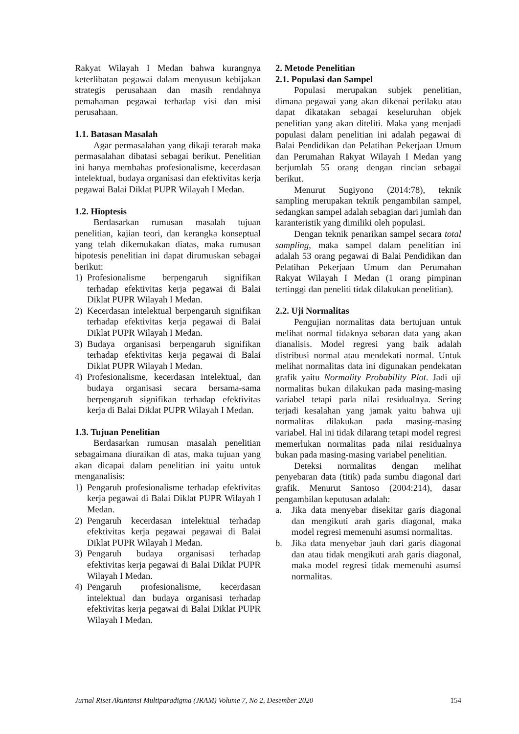Rakyat Wilayah I Medan bahwa kurangnya keterlibatan pegawai dalam menyusun kebijakan strategis perusahaan dan masih rendahnya pemahaman pegawai terhadap visi dan misi perusahaan.
1.1. Batasan Masalah
Agar permasalahan yang dikaji terarah maka permasalahan dibatasi sebagai berikut. Penelitian ini hanya membahas profesionalisme, kecerdasan intelektual, budaya organisasi dan efektivitas kerja pegawai Balai Diklat PUPR Wilayah I Medan.
1.2. Hioptesis
Berdasarkan rumusan masalah tujuan penelitian, kajian teori, dan kerangka konseptual yang telah dikemukakan diatas, maka rumusan hipotesis penelitian ini dapat dirumuskan sebagai berikut:
1) Profesionalisme berpengaruh signifikan terhadap efektivitas kerja pegawai di Balai Diklat PUPR Wilayah I Medan.
2) Kecerdasan intelektual berpengaruh signifikan terhadap efektivitas kerja pegawai di Balai Diklat PUPR Wilayah I Medan.
3) Budaya organisasi berpengaruh signifikan terhadap efektivitas kerja pegawai di Balai Diklat PUPR Wilayah I Medan.
4) Profesionalisme, kecerdasan intelektual, dan budaya organisasi secara bersama-sama berpengaruh signifikan terhadap efektivitas kerja di Balai Diklat PUPR Wilayah I Medan.
1.3. Tujuan Penelitian
Berdasarkan rumusan masalah penelitian sebagaimana diuraikan di atas, maka tujuan yang akan dicapai dalam penelitian ini yaitu untuk menganalisis:
1) Pengaruh profesionalisme terhadap efektivitas kerja pegawai di Balai Diklat PUPR Wilayah I Medan.
2) Pengaruh kecerdasan intelektual terhadap efektivitas kerja pegawai pegawai di Balai Diklat PUPR Wilayah I Medan.
3) Pengaruh budaya organisasi terhadap efektivitas kerja pegawai di Balai Diklat PUPR Wilayah I Medan.
4) Pengaruh profesionalisme, kecerdasan intelektual dan budaya organisasi terhadap efektivitas kerja pegawai di Balai Diklat PUPR Wilayah I Medan.
2. Metode Penelitian
2.1. Populasi dan Sampel
Populasi merupakan subjek penelitian, dimana pegawai yang akan dikenai perilaku atau dapat dikatakan sebagai keseluruhan objek penelitian yang akan diteliti. Maka yang menjadi populasi dalam penelitian ini adalah pegawai di Balai Pendidikan dan Pelatihan Pekerjaan Umum dan Perumahan Rakyat Wilayah I Medan yang berjumlah 55 orang dengan rincian sebagai berikut.
Menurut Sugiyono (2014:78), teknik sampling merupakan teknik pengambilan sampel, sedangkan sampel adalah sebagian dari jumlah dan karanteristik yang dimiliki oleh populasi.
Dengan teknik penarikan sampel secara total sampling, maka sampel dalam penelitian ini adalah 53 orang pegawai di Balai Pendidikan dan Pelatihan Pekerjaan Umum dan Perumahan Rakyat Wilayah I Medan (1 orang pimpinan tertinggi dan peneliti tidak dilakukan penelitian).
2.2. Uji Normalitas
Pengujian normalitas data bertujuan untuk melihat normal tidaknya sebaran data yang akan dianalisis. Model regresi yang baik adalah distribusi normal atau mendekati normal. Untuk melihat normalitas data ini digunakan pendekatan grafik yaitu Normality Probability Plot. Jadi uji normalitas bukan dilakukan pada masing-masing variabel tetapi pada nilai residualnya. Sering terjadi kesalahan yang jamak yaitu bahwa uji normalitas dilakukan pada masing-masing variabel. Hal ini tidak dilarang tetapi model regresi memerlukan normalitas pada nilai residualnya bukan pada masing-masing variabel penelitian.
Deteksi normalitas dengan melihat penyebaran data (titik) pada sumbu diagonal dari grafik. Menurut Santoso (2004:214), dasar pengambilan keputusan adalah:
a. Jika data menyebar disekitar garis diagonal dan mengikuti arah garis diagonal, maka model regresi memenuhi asumsi normalitas.
b. Jika data menyebar jauh dari garis diagonal dan atau tidak mengikuti arah garis diagonal, maka model regresi tidak memenuhi asumsi normalitas.
Jurnal Riset Akuntansi Multiparadigma (JRAM) Volume 7, No 2, Desember 2020 154